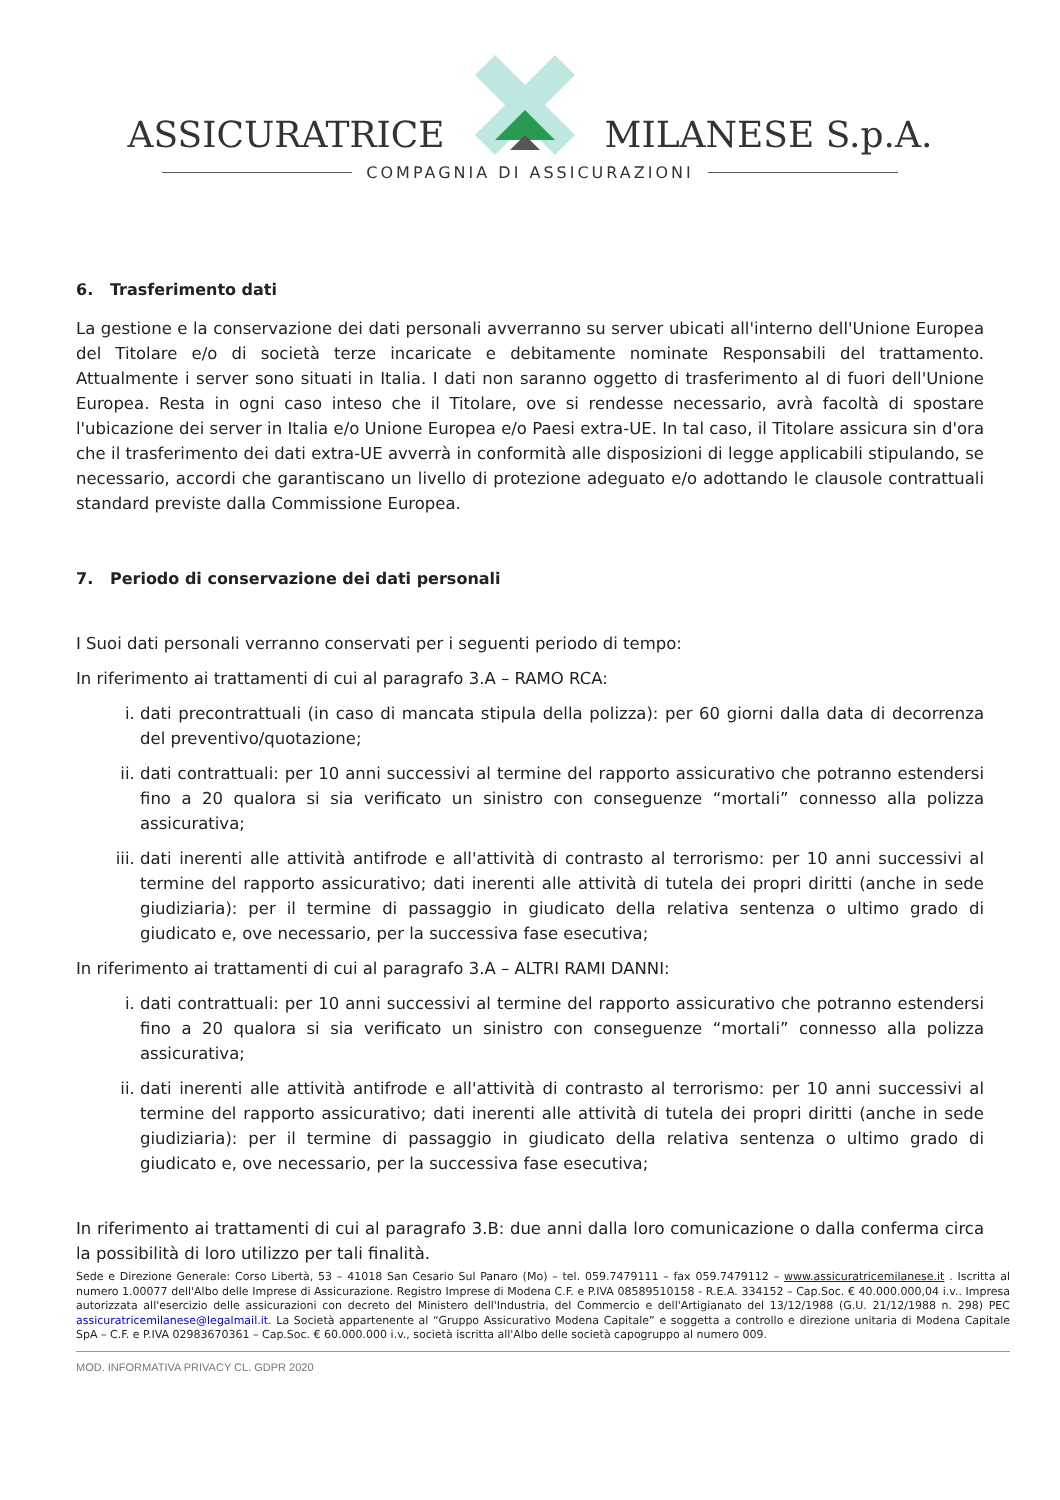ASSICURATRICE MILANESE S.p.A.
COMPAGNIA DI ASSICURAZIONI
6. Trasferimento dati
La gestione e la conservazione dei dati personali avverranno su server ubicati all'interno dell'Unione Europea del Titolare e/o di società terze incaricate e debitamente nominate Responsabili del trattamento. Attualmente i server sono situati in Italia. I dati non saranno oggetto di trasferimento al di fuori dell'Unione Europea. Resta in ogni caso inteso che il Titolare, ove si rendesse necessario, avrà facoltà di spostare l'ubicazione dei server in Italia e/o Unione Europea e/o Paesi extra-UE. In tal caso, il Titolare assicura sin d'ora che il trasferimento dei dati extra-UE avverrà in conformità alle disposizioni di legge applicabili stipulando, se necessario, accordi che garantiscano un livello di protezione adeguato e/o adottando le clausole contrattuali standard previste dalla Commissione Europea.
7. Periodo di conservazione dei dati personali
I Suoi dati personali verranno conservati per i seguenti periodo di tempo:
In riferimento ai trattamenti di cui al paragrafo 3.A – RAMO RCA:
i. dati precontrattuali (in caso di mancata stipula della polizza): per 60 giorni dalla data di decorrenza del preventivo/quotazione;
ii. dati contrattuali: per 10 anni successivi al termine del rapporto assicurativo che potranno estendersi fino a 20 qualora si sia verificato un sinistro con conseguenze “mortali” connesso alla polizza assicurativa;
iii. dati inerenti alle attività antifrode e all'attività di contrasto al terrorismo: per 10 anni successivi al termine del rapporto assicurativo; dati inerenti alle attività di tutela dei propri diritti (anche in sede giudiziaria): per il termine di passaggio in giudicato della relativa sentenza o ultimo grado di giudicato e, ove necessario, per la successiva fase esecutiva;
In riferimento ai trattamenti di cui al paragrafo 3.A – ALTRI RAMI DANNI:
i. dati contrattuali: per 10 anni successivi al termine del rapporto assicurativo che potranno estendersi fino a 20 qualora si sia verificato un sinistro con conseguenze “mortali” connesso alla polizza assicurativa;
ii. dati inerenti alle attività antifrode e all'attività di contrasto al terrorismo: per 10 anni successivi al termine del rapporto assicurativo; dati inerenti alle attività di tutela dei propri diritti (anche in sede giudiziaria): per il termine di passaggio in giudicato della relativa sentenza o ultimo grado di giudicato e, ove necessario, per la successiva fase esecutiva;
In riferimento ai trattamenti di cui al paragrafo 3.B: due anni dalla loro comunicazione o dalla conferma circa la possibilità di loro utilizzo per tali finalità.
Sede e Direzione Generale: Corso Libertà, 53 – 41018 San Cesario Sul Panaro (Mo) – tel. 059.7479111 – fax 059.7479112 – www.assicuratricemilanese.it . Iscritta al numero 1.00077 dell'Albo delle Imprese di Assicurazione. Registro Imprese di Modena C.F. e P.IVA 08589510158 - R.E.A. 334152 – Cap.Soc. € 40.000.000,04 i.v.. Impresa autorizzata all'esercizio delle assicurazioni con decreto del Ministero dell'Industria, del Commercio e dell'Artigianato del 13/12/1988 (G.U. 21/12/1988 n. 298) PEC assicuratricemilanese@legalmail.it. La Società appartenente al “Gruppo Assicurativo Modena Capitale” e soggetta a controllo e direzione unitaria di Modena Capitale SpA – C.F. e P.IVA 02983670361 – Cap.Soc. € 60.000.000 i.v., società iscritta all'Albo delle società capogruppo al numero 009.
MOD. INFORMATIVA PRIVACY CL. GDPR 2020